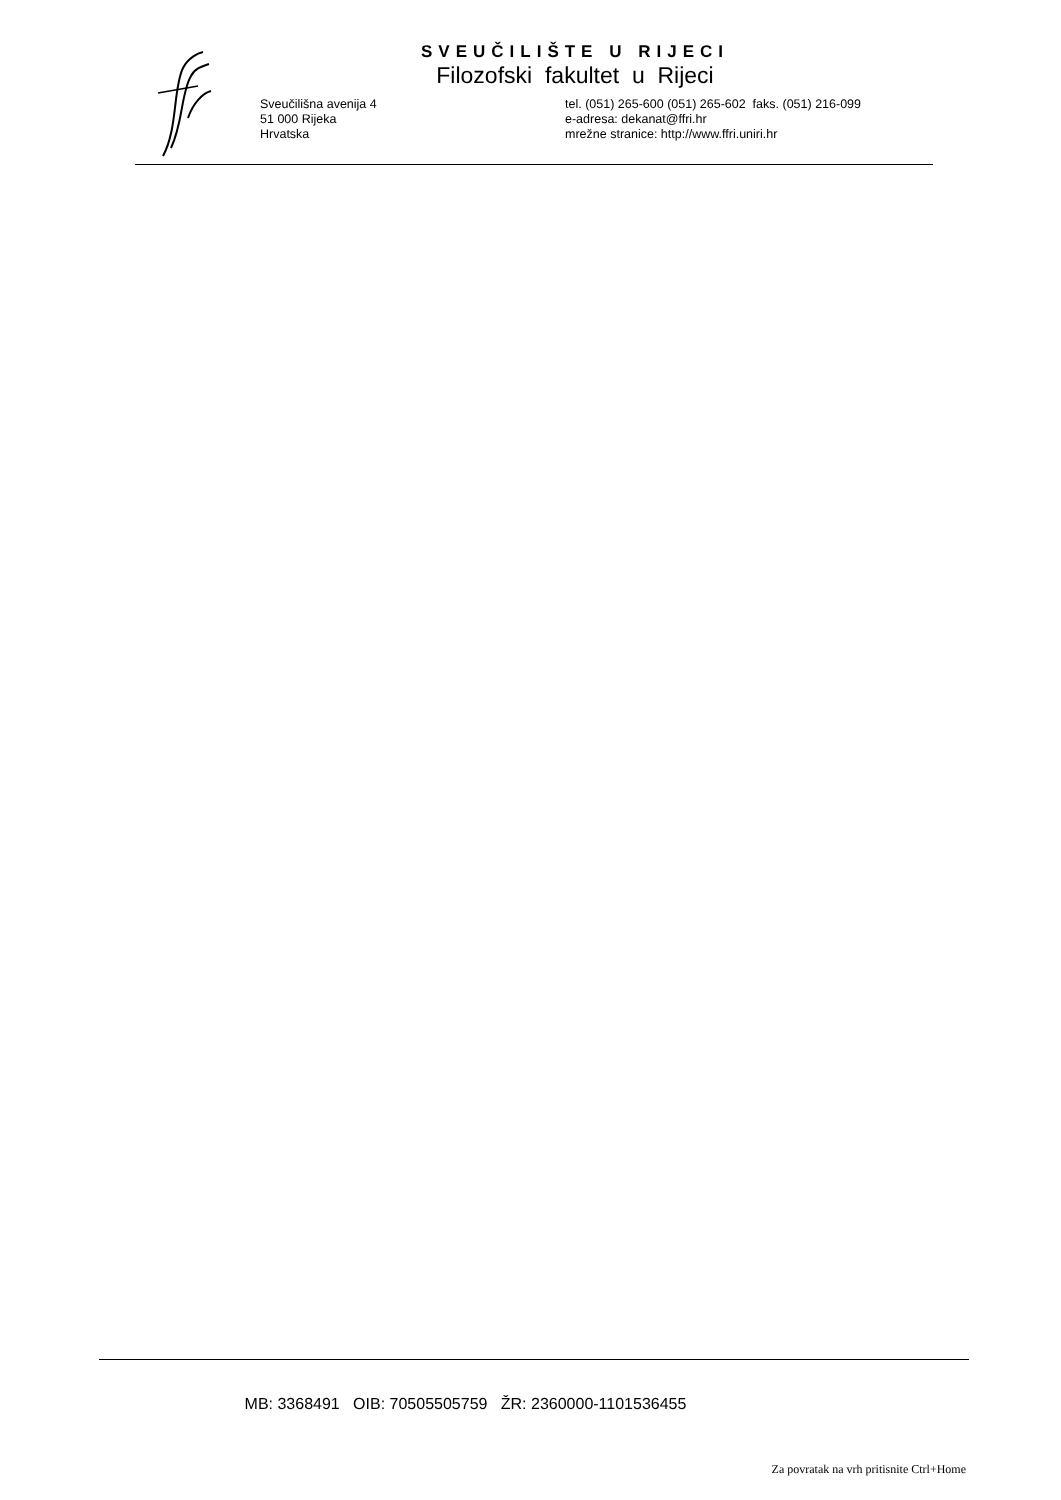SVEUČILIŠTE U RIJECI
Filozofski fakultet u Rijeci
Sveučilišna avenija 4
51 000 Rijeka
Hrvatska
tel. (051) 265-600 (051) 265-602 faks. (051) 216-099
e-adresa: dekanat@ffri.hr
mrežne stranice: http://www.ffri.uniri.hr
MB: 3368491 OIB: 70505505759 ŽR: 2360000-1101536455
Za povratak na vrh pritisnite Ctrl+Home